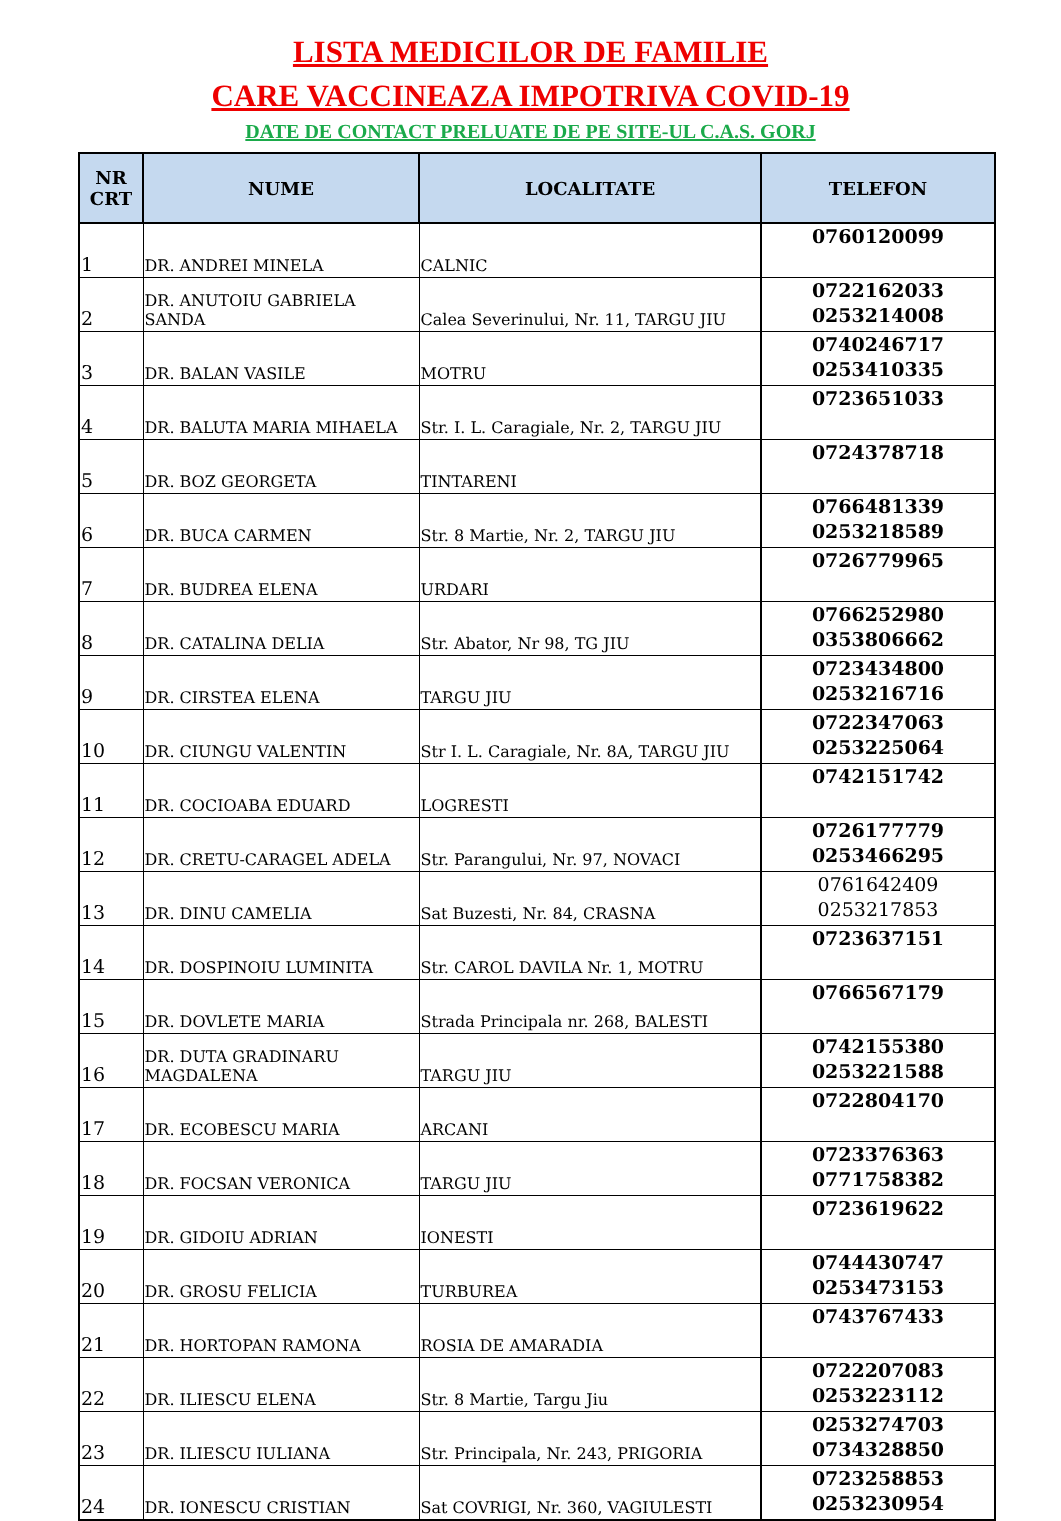LISTA MEDICILOR DE FAMILIE
CARE VACCINEAZA IMPOTRIVA COVID-19
DATE DE CONTACT PRELUATE DE PE SITE-UL C.A.S. GORJ
| NR CRT | NUME | LOCALITATE | TELEFON |
| --- | --- | --- | --- |
| 1 | DR. ANDREI MINELA | CALNIC | 0760120099 |
| 2 | DR. ANUTOIU GABRIELA SANDA | Calea Severinului, Nr. 11, TARGU JIU | 0722162033 0253214008 |
| 3 | DR. BALAN VASILE | MOTRU | 0740246717 0253410335 |
| 4 | DR. BALUTA MARIA MIHAELA | Str. I. L. Caragiale, Nr. 2, TARGU JIU | 0723651033 |
| 5 | DR. BOZ GEORGETA | TINTARENI | 0724378718 |
| 6 | DR. BUCA CARMEN | Str. 8 Martie, Nr. 2, TARGU JIU | 0766481339 0253218589 |
| 7 | DR. BUDREA ELENA | URDARI | 0726779965 |
| 8 | DR. CATALINA DELIA | Str. Abator, Nr 98, TG JIU | 0766252980 0353806662 |
| 9 | DR. CIRSTEA ELENA | TARGU JIU | 0723434800 0253216716 |
| 10 | DR. CIUNGU VALENTIN | Str I. L. Caragiale, Nr. 8A, TARGU JIU | 0722347063 0253225064 |
| 11 | DR. COCIOABA EDUARD | LOGRESTI | 0742151742 |
| 12 | DR. CRETU-CARAGEL ADELA | Str. Parangului, Nr. 97, NOVACI | 0726177779 0253466295 |
| 13 | DR. DINU CAMELIA | Sat Buzesti, Nr. 84, CRASNA | 0761642409 0253217853 |
| 14 | DR. DOSPINOIU LUMINITA | Str. CAROL DAVILA Nr. 1, MOTRU | 0723637151 |
| 15 | DR. DOVLETE MARIA | Strada Principala nr. 268, BALESTI | 0766567179 |
| 16 | DR. DUTA GRADINARU MAGDALENA | TARGU JIU | 0742155380 0253221588 |
| 17 | DR. ECOBESCU MARIA | ARCANI | 0722804170 |
| 18 | DR. FOCSAN VERONICA | TARGU JIU | 0723376363 0771758382 |
| 19 | DR. GIDOIU ADRIAN | IONESTI | 0723619622 |
| 20 | DR. GROSU FELICIA | TURBUREA | 0744430747 0253473153 |
| 21 | DR. HORTOPAN RAMONA | ROSIA DE AMARADIA | 0743767433 |
| 22 | DR. ILIESCU ELENA | Str. 8 Martie, Targu Jiu | 0722207083 0253223112 |
| 23 | DR. ILIESCU IULIANA | Str. Principala, Nr. 243, PRIGORIA | 0253274703 0734328850 |
| 24 | DR. IONESCU CRISTIAN | Sat COVRIGI, Nr. 360, VAGIULESTI | 0723258853 0253230954 |